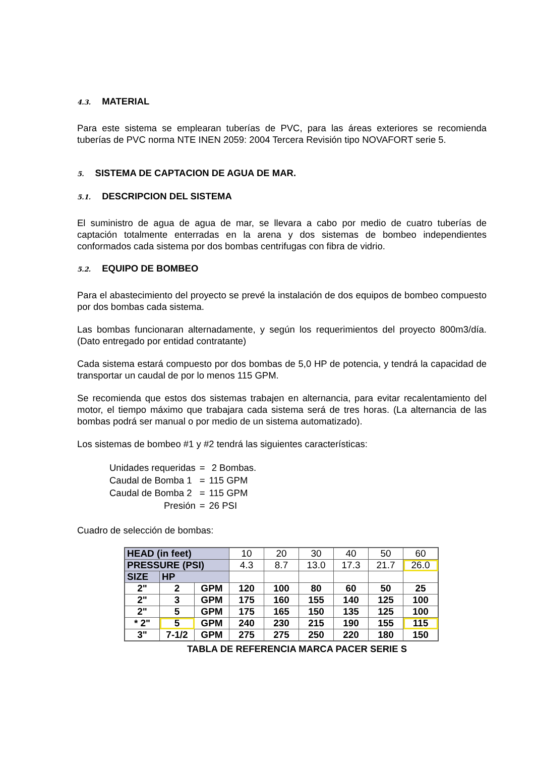4.3. MATERIAL
Para este sistema se emplearan tuberías de PVC, para las áreas exteriores se recomienda tuberías de PVC norma NTE INEN 2059: 2004 Tercera Revisión tipo NOVAFORT serie 5.
5. SISTEMA DE CAPTACION DE AGUA DE MAR.
5.1. DESCRIPCION DEL SISTEMA
El suministro de agua de agua de mar, se llevara a cabo por medio de cuatro tuberías de captación totalmente enterradas en la arena y dos sistemas de bombeo independientes conformados cada sistema por dos bombas centrifugas con fibra de vidrio.
5.2. EQUIPO DE BOMBEO
Para el abastecimiento del proyecto se prevé la instalación de dos equipos de bombeo compuesto por dos bombas cada sistema.
Las bombas funcionaran alternadamente, y según los requerimientos del proyecto 800m3/día. (Dato entregado por entidad contratante)
Cada sistema estará compuesto por dos bombas de 5,0 HP de potencia, y tendrá la capacidad de transportar un caudal de por lo menos 115 GPM.
Se recomienda que estos dos sistemas trabajen en alternancia, para evitar recalentamiento del motor, el tiempo máximo que trabajara cada sistema será de tres horas. (La alternancia de las bombas podrá ser manual o por medio de un sistema automatizado).
Los sistemas de bombeo #1 y #2 tendrá las siguientes características:
| Unidades requeridas | = | 2 Bombas. |
| Caudal de Bomba 1 | = | 115 GPM |
| Caudal de Bomba 2 | = | 115 GPM |
| Presión | = | 26 PSI |
Cuadro de selección de bombas:
| HEAD (in feet) | | | 10 | 20 | 30 | 40 | 50 | 60 |
| PRESSURE (PSI) | | | 4.3 | 8.7 | 13.0 | 17.3 | 21.7 | 26.0 |
| SIZE | HP | | | | | | | |
| 2" | 2 | GPM | 120 | 100 | 80 | 60 | 50 | 25 |
| 2" | 3 | GPM | 175 | 160 | 155 | 140 | 125 | 100 |
| 2" | 5 | GPM | 175 | 165 | 150 | 135 | 125 | 100 |
| * 2" | 5 | GPM | 240 | 230 | 215 | 190 | 155 | 115 |
| 3" | 7-1/2 | GPM | 275 | 275 | 250 | 220 | 180 | 150 |
TABLA DE REFERENCIA MARCA PACER SERIE S